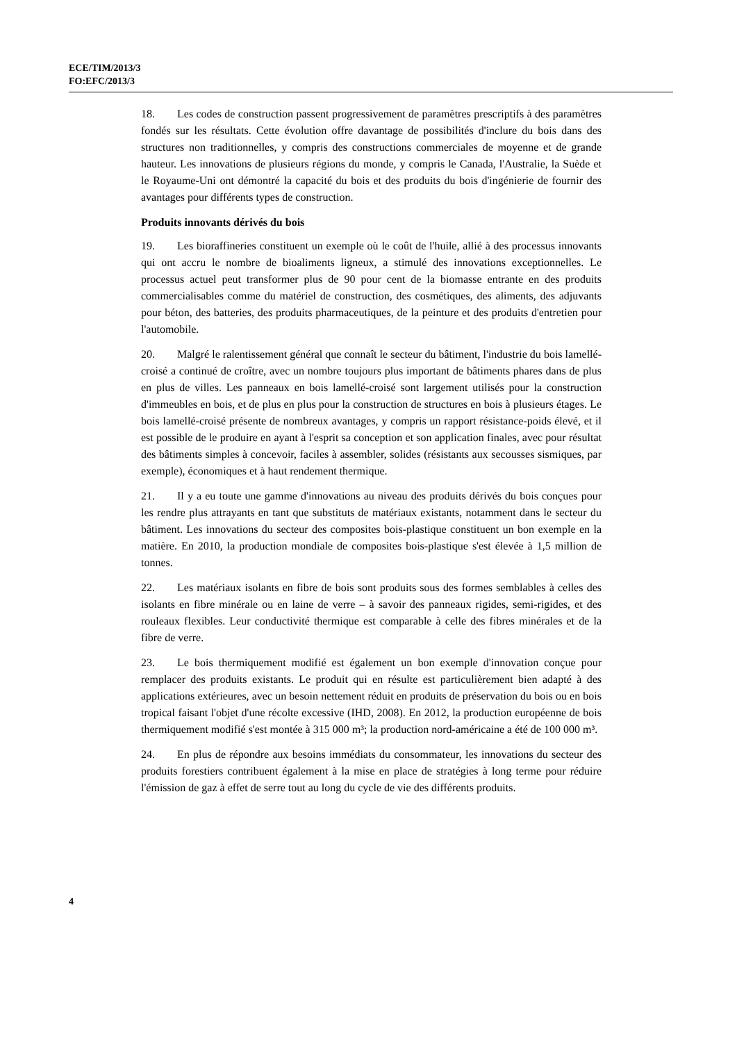ECE/TIM/2013/3
FO:EFC/2013/3
18. Les codes de construction passent progressivement de paramètres prescriptifs à des paramètres fondés sur les résultats. Cette évolution offre davantage de possibilités d'inclure du bois dans des structures non traditionnelles, y compris des constructions commerciales de moyenne et de grande hauteur. Les innovations de plusieurs régions du monde, y compris le Canada, l'Australie, la Suède et le Royaume-Uni ont démontré la capacité du bois et des produits du bois d'ingénierie de fournir des avantages pour différents types de construction.
Produits innovants dérivés du bois
19. Les bioraffineries constituent un exemple où le coût de l'huile, allié à des processus innovants qui ont accru le nombre de bioaliments ligneux, a stimulé des innovations exceptionnelles. Le processus actuel peut transformer plus de 90 pour cent de la biomasse entrante en des produits commercialisables comme du matériel de construction, des cosmétiques, des aliments, des adjuvants pour béton, des batteries, des produits pharmaceutiques, de la peinture et des produits d'entretien pour l'automobile.
20. Malgré le ralentissement général que connaît le secteur du bâtiment, l'industrie du bois lamellé-croisé a continué de croître, avec un nombre toujours plus important de bâtiments phares dans de plus en plus de villes. Les panneaux en bois lamellé-croisé sont largement utilisés pour la construction d'immeubles en bois, et de plus en plus pour la construction de structures en bois à plusieurs étages. Le bois lamellé-croisé présente de nombreux avantages, y compris un rapport résistance-poids élevé, et il est possible de le produire en ayant à l'esprit sa conception et son application finales, avec pour résultat des bâtiments simples à concevoir, faciles à assembler, solides (résistants aux secousses sismiques, par exemple), économiques et à haut rendement thermique.
21. Il y a eu toute une gamme d'innovations au niveau des produits dérivés du bois conçues pour les rendre plus attrayants en tant que substituts de matériaux existants, notamment dans le secteur du bâtiment. Les innovations du secteur des composites bois-plastique constituent un bon exemple en la matière. En 2010, la production mondiale de composites bois-plastique s'est élevée à 1,5 million de tonnes.
22. Les matériaux isolants en fibre de bois sont produits sous des formes semblables à celles des isolants en fibre minérale ou en laine de verre – à savoir des panneaux rigides, semi-rigides, et des rouleaux flexibles. Leur conductivité thermique est comparable à celle des fibres minérales et de la fibre de verre.
23. Le bois thermiquement modifié est également un bon exemple d'innovation conçue pour remplacer des produits existants. Le produit qui en résulte est particulièrement bien adapté à des applications extérieures, avec un besoin nettement réduit en produits de préservation du bois ou en bois tropical faisant l'objet d'une récolte excessive (IHD, 2008). En 2012, la production européenne de bois thermiquement modifié s'est montée à 315 000 m³; la production nord-américaine a été de 100 000 m³.
24. En plus de répondre aux besoins immédiats du consommateur, les innovations du secteur des produits forestiers contribuent également à la mise en place de stratégies à long terme pour réduire l'émission de gaz à effet de serre tout au long du cycle de vie des différents produits.
4